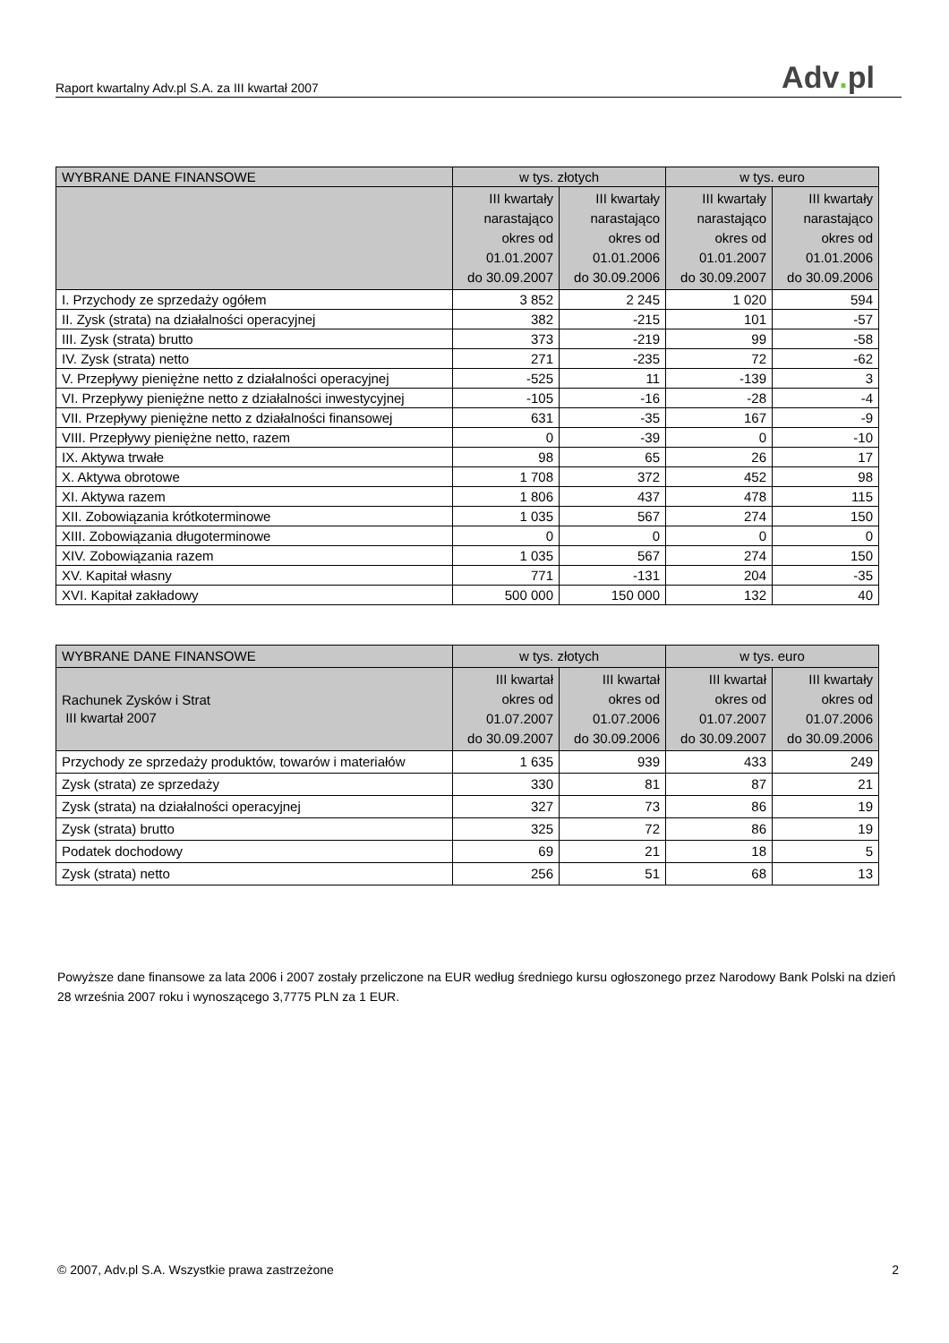Raport kwartalny Adv.pl S.A. za III kwartał 2007
Adv. pl
| WYBRANE DANE FINANSOWE | w tys. złotych | | w tys. euro | |
| --- | --- | --- | --- | --- |
| | III kwartały narastająco okres od 01.01.2007 do 30.09.2007 | III kwartały narastająco okres od 01.01.2006 do 30.09.2006 | III kwartały narastająco okres od 01.01.2007 do 30.09.2007 | III kwartały narastająco okres od 01.01.2006 do 30.09.2006 |
| I. Przychody ze sprzedaży ogółem | 3 852 | 2 245 | 1 020 | 594 |
| II. Zysk (strata) na działalności operacyjnej | 382 | -215 | 101 | -57 |
| III. Zysk (strata) brutto | 373 | -219 | 99 | -58 |
| IV. Zysk (strata) netto | 271 | -235 | 72 | -62 |
| V. Przepływy pieniężne netto z działalności operacyjnej | -525 | 11 | -139 | 3 |
| VI. Przepływy pieniężne netto z działalności inwestycyjnej | -105 | -16 | -28 | -4 |
| VII. Przepływy pieniężne netto z działalności finansowej | 631 | -35 | 167 | -9 |
| VIII. Przepływy pieniężne netto, razem | 0 | -39 | 0 | -10 |
| IX. Aktywa trwałe | 98 | 65 | 26 | 17 |
| X. Aktywa obrotowe | 1 708 | 372 | 452 | 98 |
| XI. Aktywa razem | 1 806 | 437 | 478 | 115 |
| XII. Zobowiązania krótkoterminowe | 1 035 | 567 | 274 | 150 |
| XIII. Zobowiązania długoterminowe | 0 | 0 | 0 | 0 |
| XIV. Zobowiązania razem | 1 035 | 567 | 274 | 150 |
| XV. Kapitał własny | 771 | -131 | 204 | -35 |
| XVI. Kapitał zakładowy | 500 000 | 150 000 | 132 | 40 |
| WYBRANE DANE FINANSOWE | w tys. złotych | | w tys. euro | |
| --- | --- | --- | --- | --- |
| Rachunek Zysków i Strat III kwartał 2007 | III kwartał okres od 01.07.2007 do 30.09.2007 | III kwartał okres od 01.07.2006 do 30.09.2006 | III kwartał okres od 01.07.2007 do 30.09.2007 | III kwartały okres od 01.07.2006 do 30.09.2006 |
| Przychody ze sprzedaży produktów, towarów i materiałów | 1 635 | 939 | 433 | 249 |
| Zysk (strata) ze sprzedaży | 330 | 81 | 87 | 21 |
| Zysk (strata) na działalności operacyjnej | 327 | 73 | 86 | 19 |
| Zysk (strata) brutto | 325 | 72 | 86 | 19 |
| Podatek dochodowy | 69 | 21 | 18 | 5 |
| Zysk (strata) netto | 256 | 51 | 68 | 13 |
Powyższe dane finansowe za lata 2006 i 2007 zostały przeliczone na EUR według średniego kursu ogłoszonego przez Narodowy Bank Polski na dzień 28 września 2007 roku i wynoszącego 3,7775 PLN za 1 EUR.
© 2007, Adv.pl S.A. Wszystkie prawa zastrzeżone 2